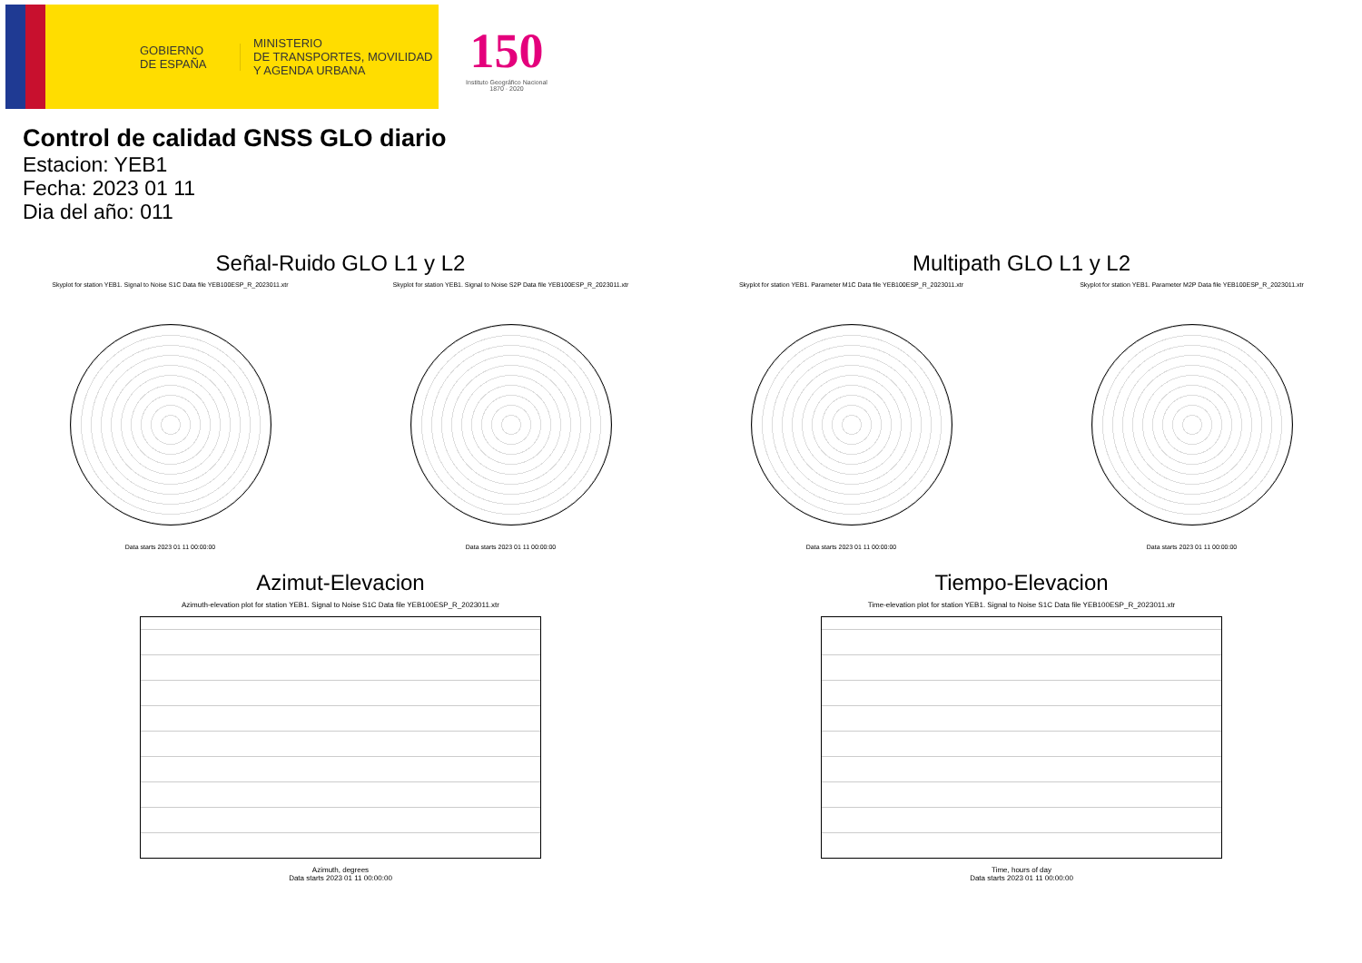GOBIERNO
DE ESPAÑA
MINISTERIO
DE TRANSPORTES, MOVILIDAD
Y AGENDA URBANA
150
Instituto Geográfico Nacional 1870 · 2020
Control de calidad GNSS GLO diario
Estacion: YEB1
Fecha: 2023 01 11
Dia del año: 011
Señal-Ruido GLO L1 y L2
Skyplot for station YEB1. Signal to Noise S1C Data file YEB100ESP_R_2023011.xtr
Data starts 2023 01 11 00:00:00
Skyplot for station YEB1. Signal to Noise S2P Data file YEB100ESP_R_2023011.xtr
Data starts 2023 01 11 00:00:00
Multipath GLO L1 y L2
Skyplot for station YEB1. Parameter M1C Data file YEB100ESP_R_2023011.xtr
Data starts 2023 01 11 00:00:00
Skyplot for station YEB1. Parameter M2P Data file YEB100ESP_R_2023011.xtr
Data starts 2023 01 11 00:00:00
Azimut-Elevacion
Azimuth-elevation plot for station YEB1. Signal to Noise S1C Data file YEB100ESP_R_2023011.xtr
Azimuth, degrees
Data starts 2023 01 11 00:00:00
Tiempo-Elevacion
Time-elevation plot for station YEB1. Signal to Noise S1C Data file YEB100ESP_R_2023011.xtr
Time, hours of day
Data starts 2023 01 11 00:00:00